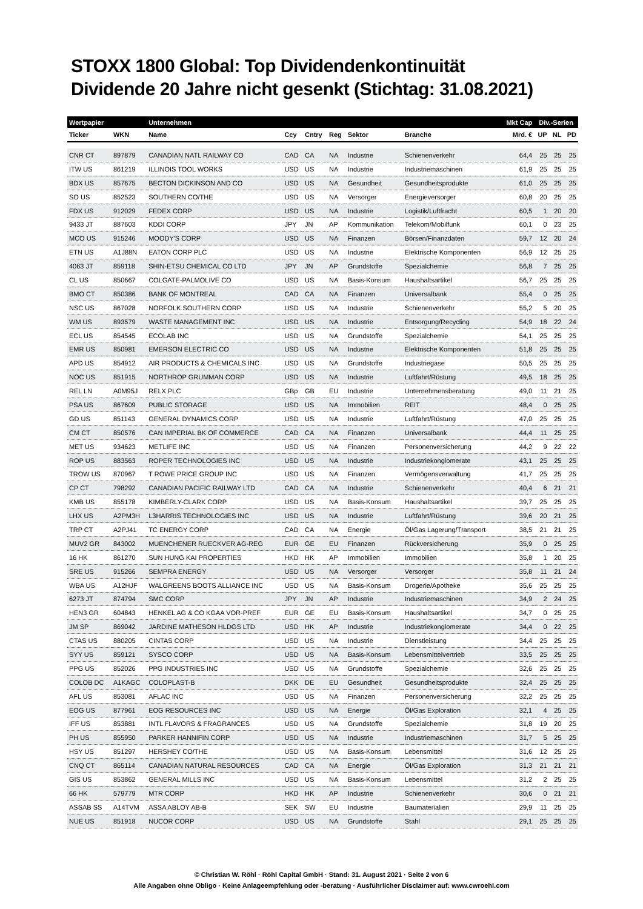STOXX 1800 Global: Top Dividendenkontinuität
Dividende 20 Jahre nicht gesenkt (Stichtag: 31.08.2021)
| Wertpapier | | Unternehmen | | | | | | Mkt Cap | Div.-Serien | | |
| --- | --- | --- | --- | --- | --- | --- | --- | --- | --- | --- | --- |
| Ticker | WKN | Name | Ccy | Cntry | Reg | Sektor | Branche | Mrd. € | UP | NL | PD |
| CNR CT | 897879 | CANADIAN NATL RAILWAY CO | CAD | CA | NA | Industrie | Schienenverkehr | 64,4 | 25 | 25 | 25 |
| ITW US | 861219 | ILLINOIS TOOL WORKS | USD | US | NA | Industrie | Industriemaschinen | 61,9 | 25 | 25 | 25 |
| BDX US | 857675 | BECTON DICKINSON AND CO | USD | US | NA | Gesundheit | Gesundheitsprodukte | 61,0 | 25 | 25 | 25 |
| SO US | 852523 | SOUTHERN CO/THE | USD | US | NA | Versorger | Energieversorger | 60,8 | 20 | 25 | 25 |
| FDX US | 912029 | FEDEX CORP | USD | US | NA | Industrie | Logistik/Luftfracht | 60,5 | 1 | 20 | 20 |
| 9433 JT | 887603 | KDDI CORP | JPY | JN | AP | Kommunikation | Telekom/Mobilfunk | 60,1 | 0 | 23 | 25 |
| MCO US | 915246 | MOODY'S CORP | USD | US | NA | Finanzen | Börsen/Finanzdaten | 59,7 | 12 | 20 | 24 |
| ETN US | A1J88N | EATON CORP PLC | USD | US | NA | Industrie | Elektrische Komponenten | 56,9 | 12 | 25 | 25 |
| 4063 JT | 859118 | SHIN-ETSU CHEMICAL CO LTD | JPY | JN | AP | Grundstoffe | Spezialchemie | 56,8 | 7 | 25 | 25 |
| CL US | 850667 | COLGATE-PALMOLIVE CO | USD | US | NA | Basis-Konsum | Haushaltsartikel | 56,7 | 25 | 25 | 25 |
| BMO CT | 850386 | BANK OF MONTREAL | CAD | CA | NA | Finanzen | Universalbank | 55,4 | 0 | 25 | 25 |
| NSC US | 867028 | NORFOLK SOUTHERN CORP | USD | US | NA | Industrie | Schienenverkehr | 55,2 | 5 | 20 | 25 |
| WM US | 893579 | WASTE MANAGEMENT INC | USD | US | NA | Industrie | Entsorgung/Recycling | 54,9 | 18 | 22 | 24 |
| ECL US | 854545 | ECOLAB INC | USD | US | NA | Grundstoffe | Spezialchemie | 54,1 | 25 | 25 | 25 |
| EMR US | 850981 | EMERSON ELECTRIC CO | USD | US | NA | Industrie | Elektrische Komponenten | 51,8 | 25 | 25 | 25 |
| APD US | 854912 | AIR PRODUCTS & CHEMICALS INC | USD | US | NA | Grundstoffe | Industriegase | 50,5 | 25 | 25 | 25 |
| NOC US | 851915 | NORTHROP GRUMMAN CORP | USD | US | NA | Industrie | Luftfahrt/Rüstung | 49,5 | 18 | 25 | 25 |
| REL LN | A0M95J | RELX PLC | GBp | GB | EU | Industrie | Unternehmensberatung | 49,0 | 11 | 21 | 25 |
| PSA US | 867609 | PUBLIC STORAGE | USD | US | NA | Immobilien | REIT | 48,4 | 0 | 25 | 25 |
| GD US | 851143 | GENERAL DYNAMICS CORP | USD | US | NA | Industrie | Luftfahrt/Rüstung | 47,0 | 25 | 25 | 25 |
| CM CT | 850576 | CAN IMPERIAL BK OF COMMERCE | CAD | CA | NA | Finanzen | Universalbank | 44,4 | 11 | 25 | 25 |
| MET US | 934623 | METLIFE INC | USD | US | NA | Finanzen | Personenversicherung | 44,2 | 9 | 22 | 22 |
| ROP US | 883563 | ROPER TECHNOLOGIES INC | USD | US | NA | Industrie | Industriekonglomerate | 43,1 | 25 | 25 | 25 |
| TROW US | 870967 | T ROWE PRICE GROUP INC | USD | US | NA | Finanzen | Vermögensverwaltung | 41,7 | 25 | 25 | 25 |
| CP CT | 798292 | CANADIAN PACIFIC RAILWAY LTD | CAD | CA | NA | Industrie | Schienenverkehr | 40,4 | 6 | 21 | 21 |
| KMB US | 855178 | KIMBERLY-CLARK CORP | USD | US | NA | Basis-Konsum | Haushaltsartikel | 39,7 | 25 | 25 | 25 |
| LHX US | A2PM3H | L3HARRIS TECHNOLOGIES INC | USD | US | NA | Industrie | Luftfahrt/Rüstung | 39,6 | 20 | 21 | 25 |
| TRP CT | A2PJ41 | TC ENERGY CORP | CAD | CA | NA | Energie | Öl/Gas Lagerung/Transport | 38,5 | 21 | 21 | 25 |
| MUV2 GR | 843002 | MUENCHENER RUECKVER AG-REG | EUR | GE | EU | Finanzen | Rückversicherung | 35,9 | 0 | 25 | 25 |
| 16 HK | 861270 | SUN HUNG KAI PROPERTIES | HKD | HK | AP | Immobilien | Immobilien | 35,8 | 1 | 20 | 25 |
| SRE US | 915266 | SEMPRA ENERGY | USD | US | NA | Versorger | Versorger | 35,8 | 11 | 21 | 24 |
| WBA US | A12HJF | WALGREENS BOOTS ALLIANCE INC | USD | US | NA | Basis-Konsum | Drogerie/Apotheke | 35,6 | 25 | 25 | 25 |
| 6273 JT | 874794 | SMC CORP | JPY | JN | AP | Industrie | Industriemaschinen | 34,9 | 2 | 24 | 25 |
| HEN3 GR | 604843 | HENKEL AG & CO KGAA VOR-PREF | EUR | GE | EU | Basis-Konsum | Haushaltsartikel | 34,7 | 0 | 25 | 25 |
| JM SP | 869042 | JARDINE MATHESON HLDGS LTD | USD | HK | AP | Industrie | Industriekonglomerate | 34,4 | 0 | 22 | 25 |
| CTAS US | 880205 | CINTAS CORP | USD | US | NA | Industrie | Dienstleistung | 34,4 | 25 | 25 | 25 |
| SYY US | 859121 | SYSCO CORP | USD | US | NA | Basis-Konsum | Lebensmittelvertrieb | 33,5 | 25 | 25 | 25 |
| PPG US | 852026 | PPG INDUSTRIES INC | USD | US | NA | Grundstoffe | Spezialchemie | 32,6 | 25 | 25 | 25 |
| COLOB DC | A1KAGC | COLOPLAST-B | DKK | DE | EU | Gesundheit | Gesundheitsprodukte | 32,4 | 25 | 25 | 25 |
| AFL US | 853081 | AFLAC INC | USD | US | NA | Finanzen | Personenversicherung | 32,2 | 25 | 25 | 25 |
| EOG US | 877961 | EOG RESOURCES INC | USD | US | NA | Energie | Öl/Gas Exploration | 32,1 | 4 | 25 | 25 |
| IFF US | 853881 | INTL FLAVORS & FRAGRANCES | USD | US | NA | Grundstoffe | Spezialchemie | 31,8 | 19 | 20 | 25 |
| PH US | 855950 | PARKER HANNIFIN CORP | USD | US | NA | Industrie | Industriemaschinen | 31,7 | 5 | 25 | 25 |
| HSY US | 851297 | HERSHEY CO/THE | USD | US | NA | Basis-Konsum | Lebensmittel | 31,6 | 12 | 25 | 25 |
| CNQ CT | 865114 | CANADIAN NATURAL RESOURCES | CAD | CA | NA | Energie | Öl/Gas Exploration | 31,3 | 21 | 21 | 21 |
| GIS US | 853862 | GENERAL MILLS INC | USD | US | NA | Basis-Konsum | Lebensmittel | 31,2 | 2 | 25 | 25 |
| 66 HK | 579779 | MTR CORP | HKD | HK | AP | Industrie | Schienenverkehr | 30,6 | 0 | 21 | 21 |
| ASSAB SS | A14TVM | ASSA ABLOY AB-B | SEK | SW | EU | Industrie | Baumaterialien | 29,9 | 11 | 25 | 25 |
| NUE US | 851918 | NUCOR CORP | USD | US | NA | Grundstoffe | Stahl | 29,1 | 25 | 25 | 25 |
© Christian W. Röhl · Röhl Capital GmbH · Stand: 31. August 2021 · Seite 2 von 6
Alle Angaben ohne Obligo · Keine Anlageempfehlung oder -beratung · Ausführlicher Disclaimer auf: www.cwroehl.com